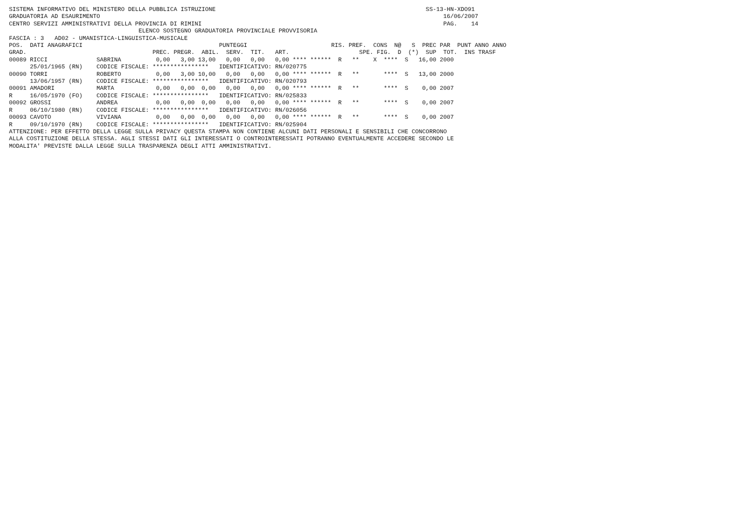SISTEMA INFORMATIVO DEL MINISTERO DELLA PUBBLICA ISTRUZIONE                                                            SS-13-HN-XDO91
GRADUATORIA AD ESAURIMENTO                                                                                                  16/06/2007
CENTRO SERVIZI AMMINISTRATIVI DELLA PROVINCIA DI RIMINI                                                                     PAG.    14
                                     ELENCO SOSTEGNO GRADUATORIA PROVINCIALE PROVVISORIA
FASCIA : 3   AD02 - UMANISTICA-LINGUISTICA-MUSICALE
POS.  DATI ANAGRAFICI                                       PUNTEGGI                        RIS. PREF.  CONS  N@   S  PREC PAR  PUNT ANNO ANNO
GRAD.                                    PREC. PREGR.  ABIL.  SERV.  TIT.   ART.                    SPE. FIG.  D  (*)  SUP  TOT.  INS TRASF
00089 RICCI              SABRINA          0,00   3,00 13,00   0,00   0,00   0,00 **** ******  R   **    X  ****  S   16,00 2000
      25/01/1965 (RN)    CODICE FISCALE: ****************   IDENTIFICATIVO: RN/020775
00090 TORRI              ROBERTO          0,00   3,00 10,00   0,00   0,00   0,00 **** ******  R   **       ****  S   13,00 2000
      13/06/1957 (RN)    CODICE FISCALE: ****************   IDENTIFICATIVO: RN/020793
00091 AMADORI            MARTA            0,00   0,00  0,00   0,00   0,00   0,00 **** ******  R   **       ****  S    0,00 2007
R     16/05/1970 (FO)    CODICE FISCALE: ****************   IDENTIFICATIVO: RN/025833
00092 GROSSI             ANDREA           0,00   0,00  0,00   0,00   0,00   0,00 **** ******  R   **       ****  S    0,00 2007
R     06/10/1980 (RN)    CODICE FISCALE: ****************   IDENTIFICATIVO: RN/026056
00093 CAVOTO             VIVIANA          0,00   0,00  0,00   0,00   0,00   0,00 **** ******  R   **       ****  S    0,00 2007
R     09/10/1970 (RN)    CODICE FISCALE: ****************   IDENTIFICATIVO: RN/025904
ATTENZIONE: PER EFFETTO DELLA LEGGE SULLA PRIVACY QUESTA STAMPA NON CONTIENE ALCUNI DATI PERSONALI E SENSIBILI CHE CONCORRONO
ALLA COSTITUZIONE DELLA STESSA. AGLI STESSI DATI GLI INTERESSATI O CONTROINTERESSATI POTRANNO EVENTUALMENTE ACCEDERE SECONDO LE
MODALITA' PREVISTE DALLA LEGGE SULLA TRASPARENZA DEGLI ATTI AMMINISTRATIVI.